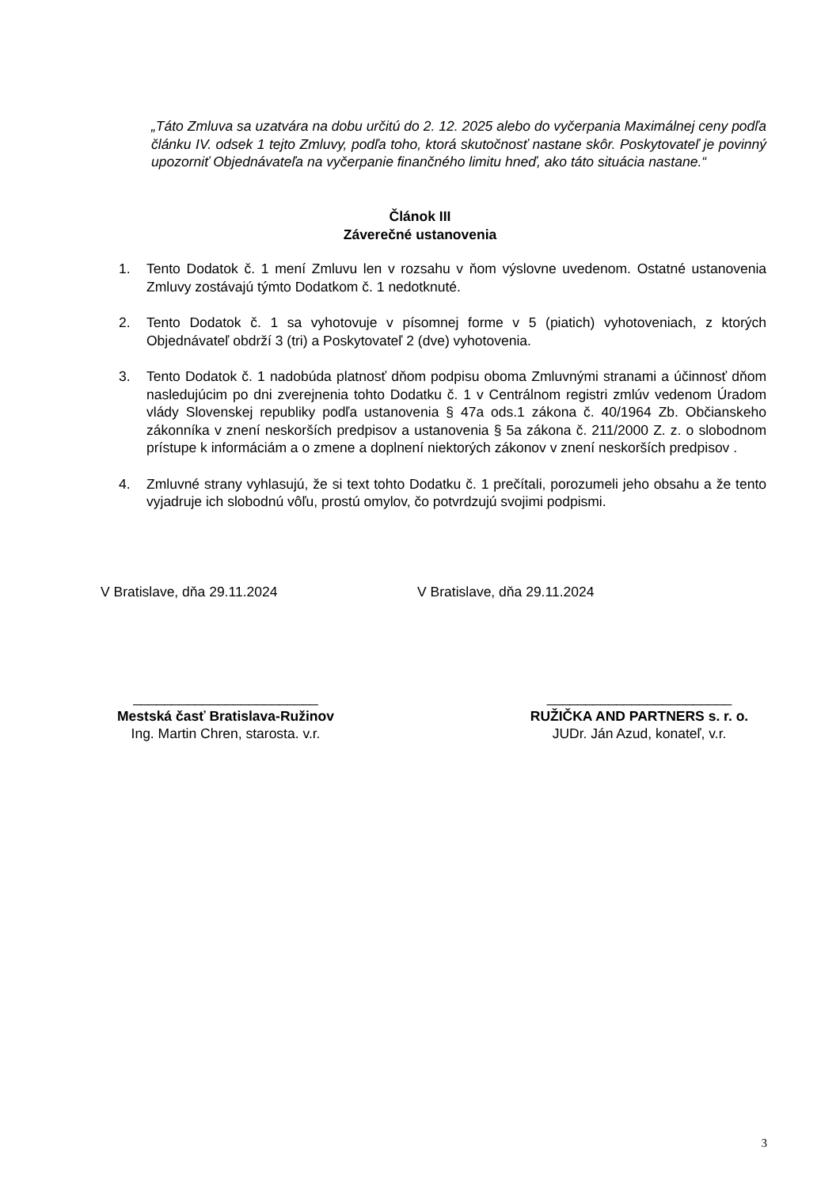„Táto Zmluva sa uzatvára na dobu určitú do 2. 12. 2025 alebo do vyčerpania Maximálnej ceny podľa článku IV. odsek 1 tejto Zmluvy, podľa toho, ktorá skutočnosť nastane skôr. Poskytovateľ je povinný upozorniť Objednávateľa na vyčerpanie finančného limitu hneď, ako táto situácia nastane.“
Článok III
Záverečné ustanovenia
1. Tento Dodatok č. 1 mení Zmluvu len v rozsahu v ňom výslovne uvedenom. Ostatné ustanovenia Zmluvy zostávajú týmto Dodatkom č. 1 nedotknuté.
2. Tento Dodatok č. 1 sa vyhotovuje v písomnej forme v 5 (piatich) vyhotoveniach, z ktorých Objednávateľ obdrží 3 (tri) a Poskytovateľ 2 (dve) vyhotovenia.
3. Tento Dodatok č. 1 nadobúda platnosť dňom podpisu oboma Zmluvnými stranami a účinnosť dňom nasledujúcim po dni zverejnenia tohto Dodatku č. 1 v Centrálnom registri zmlúv vedenom Úradom vlády Slovenskej republiky podľa ustanovenia § 47a ods.1 zákona č. 40/1964 Zb. Občianskeho zákonníka v znení neskorších predpisov a ustanovenia § 5a zákona č. 211/2000 Z. z. o slobodnom prístupe k informáciám a o zmene a doplnení niektorých zákonov v znení neskorších predpisov .
4. Zmluvné strany vyhlasujú, že si text tohto Dodatku č. 1 prečítali, porozumeli jeho obsahu a že tento vyjadruje ich slobodnú vôľu, prostú omylov, čo potvrdzujú svojimi podpismi.
V Bratislave, dňa 29.11.2024 V Bratislave, dňa 29.11.2024
________________________
Mestská časť Bratislava-Ružinov
Ing. Martin Chren, starosta. v.r.
________________________
RUŽIČKA AND PARTNERS s. r. o.
JUDr. Ján Azud, konateľ, v.r.
3